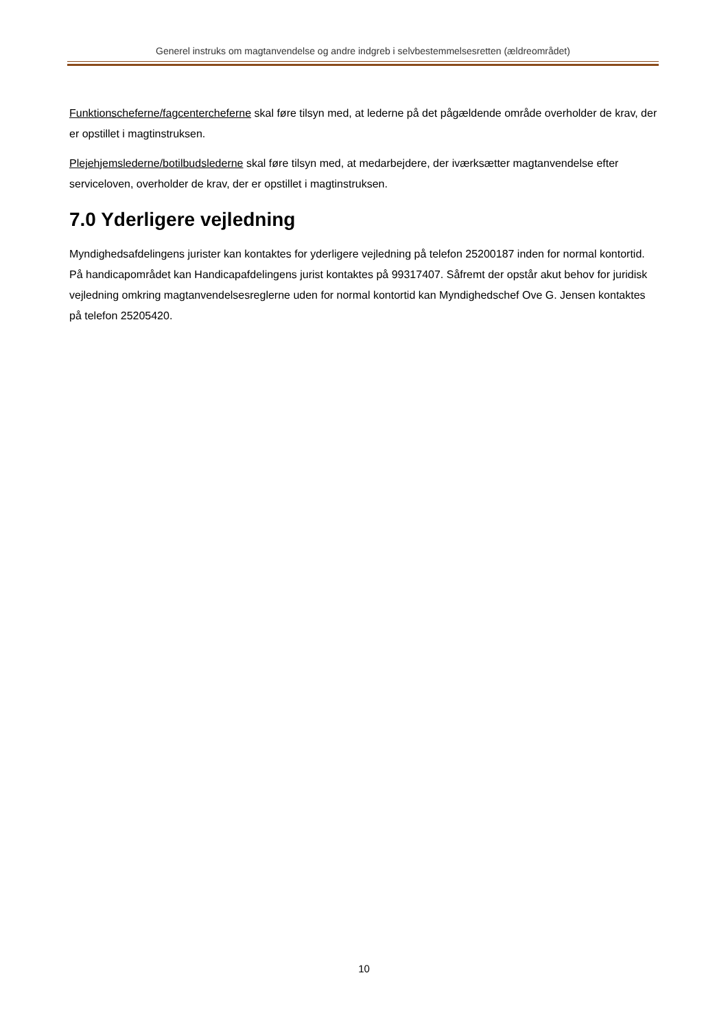Generel instruks om magtanvendelse og andre indgreb i selvbestemmelsesretten (ældreområdet)
Funktionscheferne/fagcentercheferne skal føre tilsyn med, at lederne på det pågældende område overholder de krav, der er opstillet i magtinstruksen.
Plejehjemslederne/botilbudslederne skal føre tilsyn med, at medarbejdere, der iværksætter magtanvendelse efter serviceloven, overholder de krav, der er opstillet i magtinstruksen.
7.0 Yderligere vejledning
Myndighedsafdelingens jurister kan kontaktes for yderligere vejledning på telefon 25200187 inden for normal kontortid. På handicapområdet kan Handicapafdelingens jurist kontaktes på 99317407. Såfremt der opstår akut behov for juridisk vejledning omkring magtanvendelsesreglerne uden for normal kontortid kan Myndighedschef Ove G. Jensen kontaktes på telefon 25205420.
10